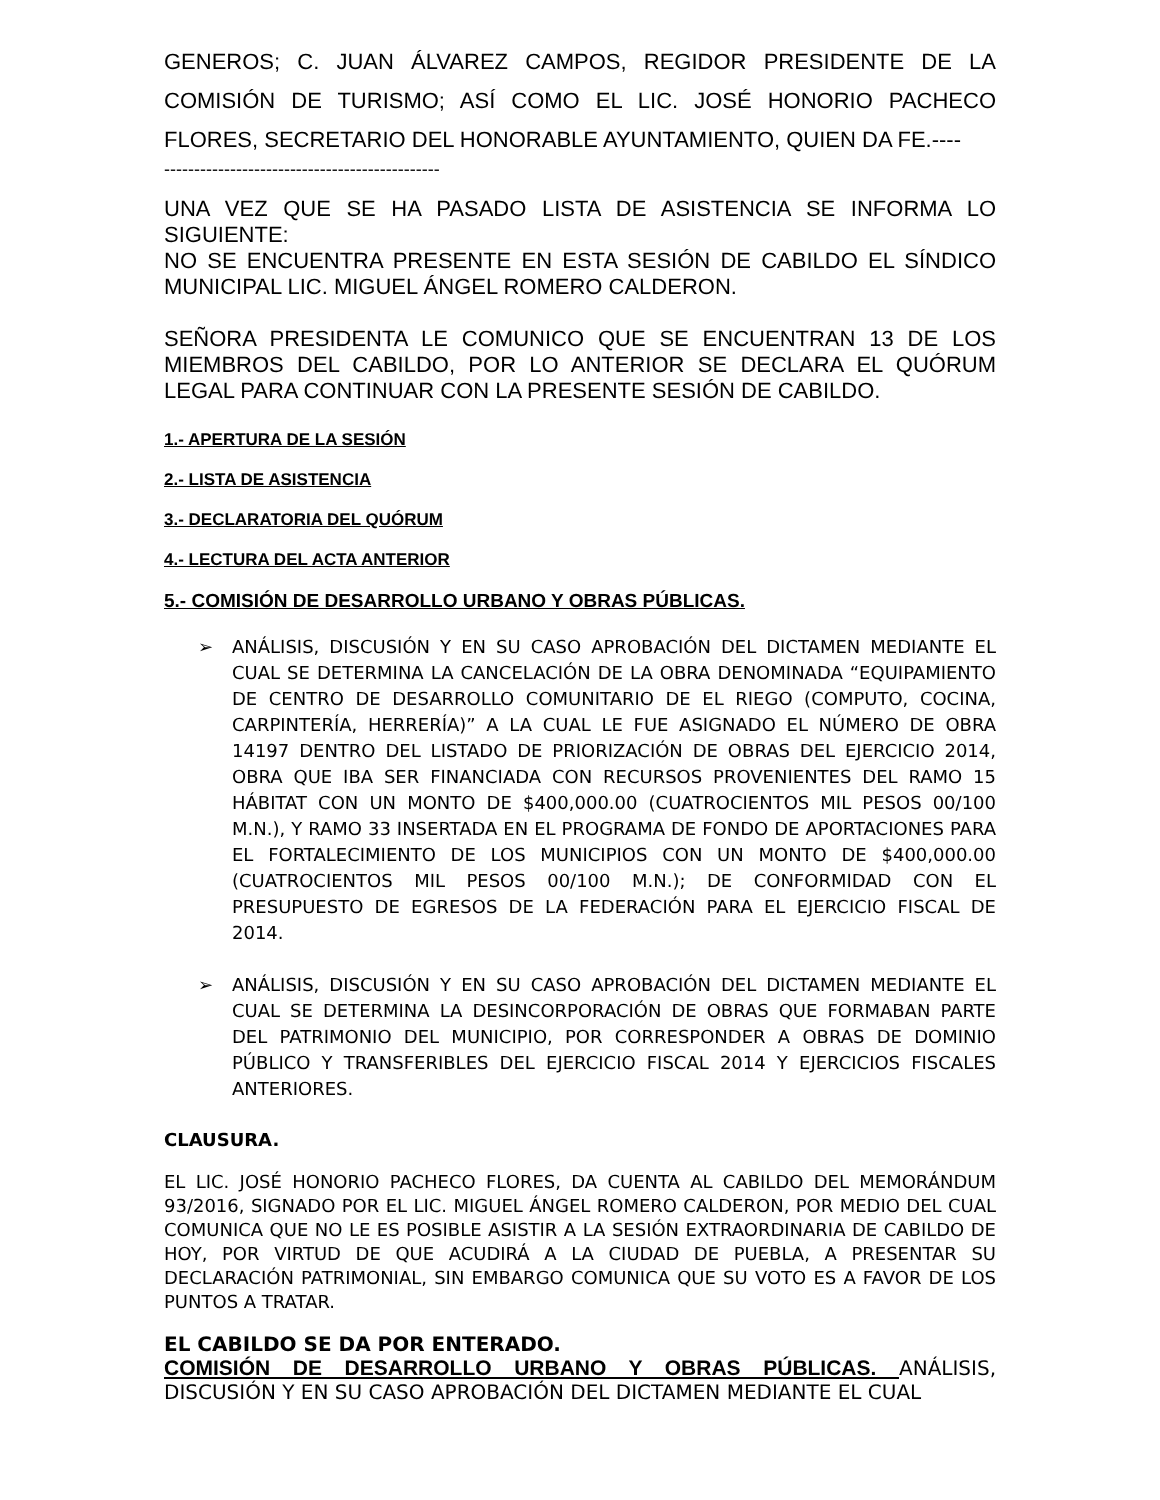GENEROS; C. JUAN ÁLVAREZ CAMPOS, REGIDOR PRESIDENTE DE LA COMISIÓN DE TURISMO; ASÍ COMO EL LIC. JOSÉ HONORIO PACHECO FLORES, SECRETARIO DEL HONORABLE AYUNTAMIENTO, QUIEN DA FE.----
----------------------------------------------
UNA VEZ QUE SE HA PASADO LISTA DE ASISTENCIA SE INFORMA LO SIGUIENTE:
NO SE ENCUENTRA PRESENTE EN ESTA SESIÓN DE CABILDO EL SÍNDICO MUNICIPAL LIC. MIGUEL ÁNGEL ROMERO CALDERON.
SEÑORA PRESIDENTA LE COMUNICO QUE SE ENCUENTRAN 13 DE LOS MIEMBROS DEL CABILDO, POR LO ANTERIOR SE DECLARA EL QUÓRUM LEGAL PARA CONTINUAR CON LA PRESENTE SESIÓN DE CABILDO.
1.- APERTURA DE LA SESIÓN
2.- LISTA DE ASISTENCIA
3.- DECLARATORIA DEL QUÓRUM
4.- LECTURA DEL ACTA ANTERIOR
5.- COMISIÓN DE DESARROLLO URBANO Y OBRAS PÚBLICAS.
ANÁLISIS, DISCUSIÓN Y EN SU CASO APROBACIÓN DEL DICTAMEN MEDIANTE EL CUAL SE DETERMINA LA CANCELACIÓN DE LA OBRA DENOMINADA “EQUIPAMIENTO DE CENTRO DE DESARROLLO COMUNITARIO DE EL RIEGO (COMPUTO, COCINA, CARPINTERÍA, HERRERÍA)” A LA CUAL LE FUE ASIGNADO EL NÚMERO DE OBRA 14197 DENTRO DEL LISTADO DE PRIORIZACIÓN DE OBRAS DEL EJERCICIO 2014, OBRA QUE IBA SER FINANCIADA CON RECURSOS PROVENIENTES DEL RAMO 15 HÁBITAT CON UN MONTO DE $400,000.00 (CUATROCIENTOS MIL PESOS 00/100 M.N.), Y RAMO 33 INSERTADA EN EL PROGRAMA DE FONDO DE APORTACIONES PARA EL FORTALECIMIENTO DE LOS MUNICIPIOS CON UN MONTO DE $400,000.00 (CUATROCIENTOS MIL PESOS 00/100 M.N.); DE CONFORMIDAD CON EL PRESUPUESTO DE EGRESOS DE LA FEDERACIÓN PARA EL EJERCICIO FISCAL DE 2014.
ANÁLISIS, DISCUSIÓN Y EN SU CASO APROBACIÓN DEL DICTAMEN MEDIANTE EL CUAL SE DETERMINA LA DESINCORPORACIÓN DE OBRAS QUE FORMABAN PARTE DEL PATRIMONIO DEL MUNICIPIO, POR CORRESPONDER A OBRAS DE DOMINIO PÚBLICO Y TRANSFERIBLES DEL EJERCICIO FISCAL 2014 Y EJERCICIOS FISCALES ANTERIORES.
CLAUSURA.
EL LIC. JOSÉ HONORIO PACHECO FLORES, DA CUENTA AL CABILDO DEL MEMORÁNDUM 93/2016, SIGNADO POR EL LIC. MIGUEL ÁNGEL ROMERO CALDERON, POR MEDIO DEL CUAL COMUNICA QUE NO LE ES POSIBLE ASISTIR A LA SESIÓN EXTRAORDINARIA DE CABILDO DE HOY, POR VIRTUD DE QUE ACUDIRÁ A LA CIUDAD DE PUEBLA, A PRESENTAR SU DECLARACIÓN PATRIMONIAL, SIN EMBARGO COMUNICA QUE SU VOTO ES A FAVOR DE LOS PUNTOS A TRATAR.
EL CABILDO SE DA POR ENTERADO.
COMISIÓN DE DESARROLLO URBANO Y OBRAS PÚBLICAS. ANÁLISIS, DISCUSIÓN Y EN SU CASO APROBACIÓN DEL DICTAMEN MEDIANTE EL CUAL